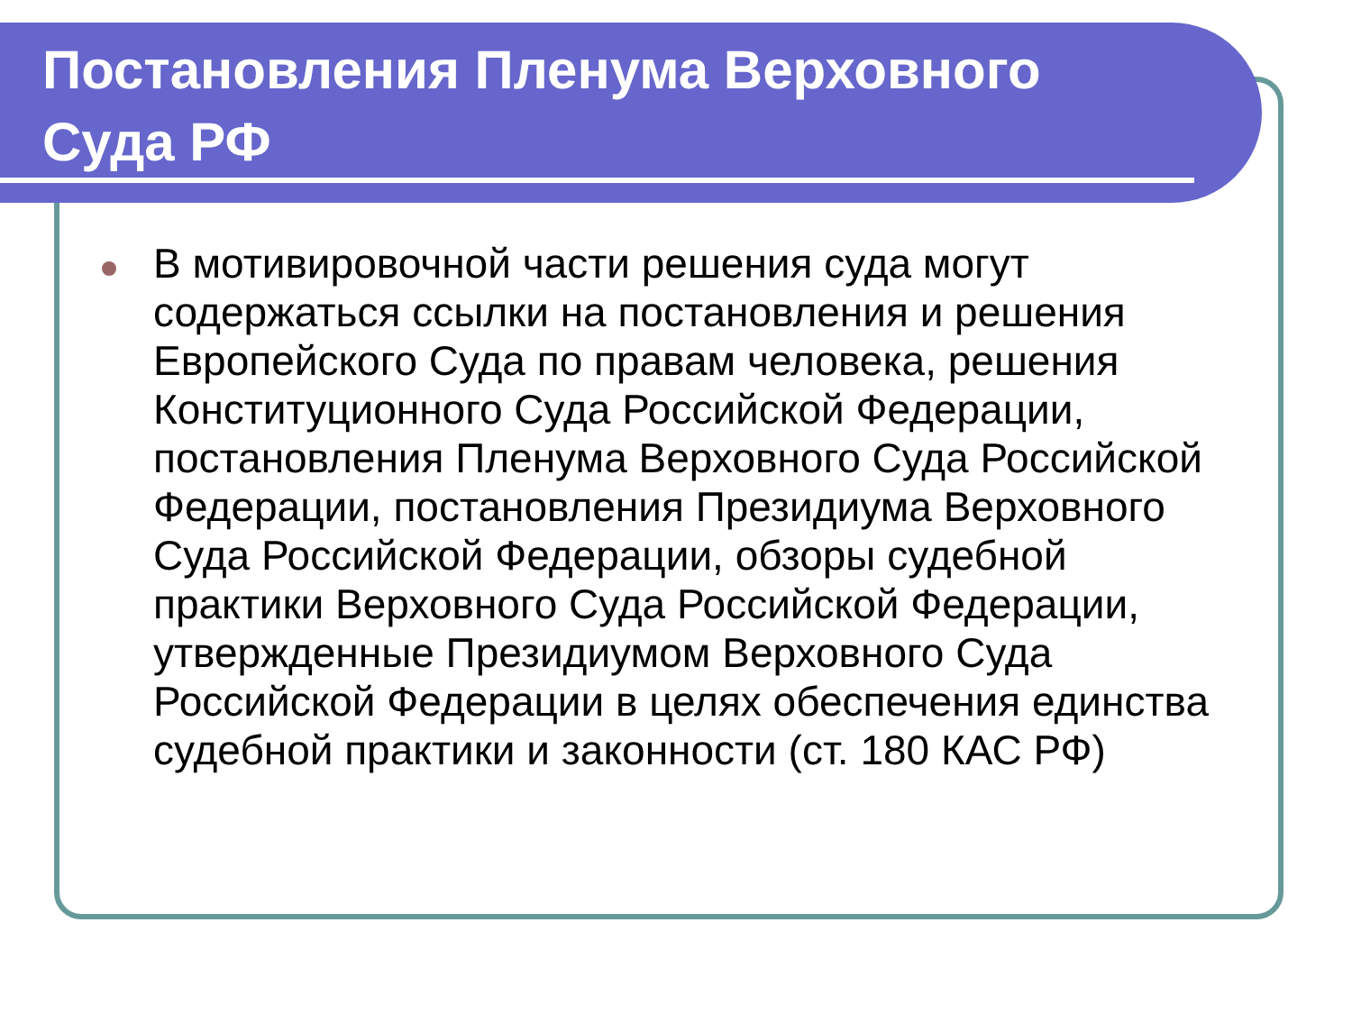Постановления Пленума Верховного
Суда РФ
В мотивировочной части решения суда могут содержаться ссылки на постановления и решения Европейского Суда по правам человека, решения Конституционного Суда Российской Федерации, постановления Пленума Верховного Суда Российской Федерации, постановления Президиума Верховного Суда Российской Федерации, обзоры судебной практики Верховного Суда Российской Федерации, утвержденные Президиумом Верховного Суда Российской Федерации в целях обеспечения единства судебной практики и законности (ст. 180 КАС РФ)